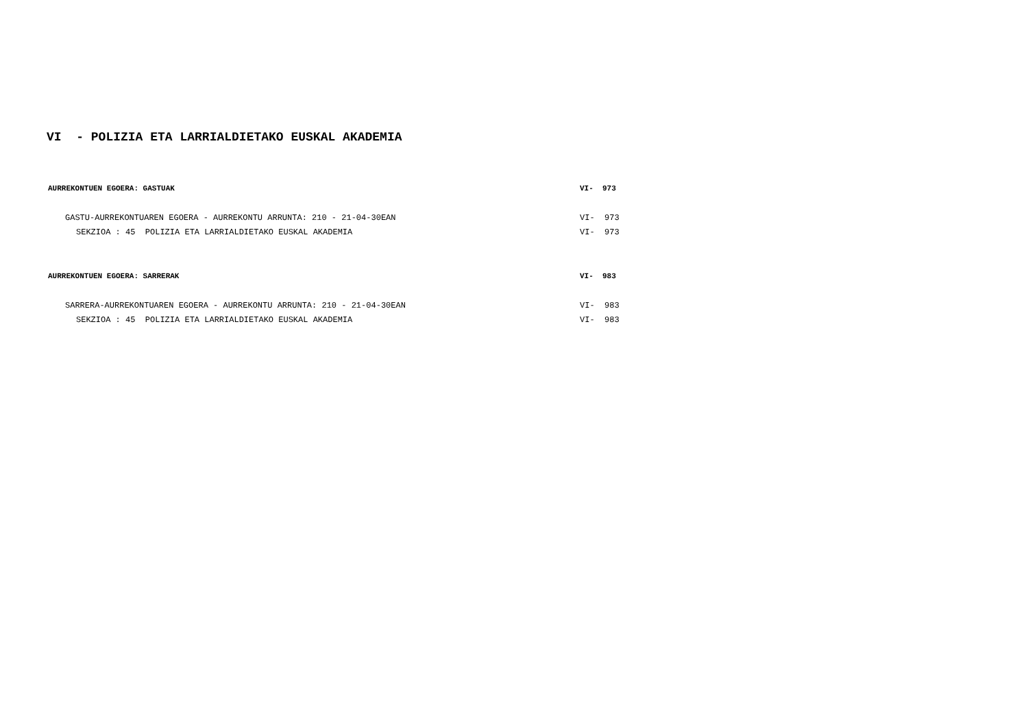VI - POLIZIA ETA LARRIALDIETAKO EUSKAL AKADEMIA
AURREKONTUEN EGOERA: GASTUAK VI- 973
GASTU-AURREKONTUAREN EGOERA - AURREKONTU ARRUNTA: 210 - 21-04-30EAN VI- 973
SEKZIOA : 45 POLIZIA ETA LARRIALDIETAKO EUSKAL AKADEMIA VI- 973
AURREKONTUEN EGOERA: SARRERAK VI- 983
SARRERA-AURREKONTUAREN EGOERA - AURREKONTU ARRUNTA: 210 - 21-04-30EAN VI- 983
SEKZIOA : 45 POLIZIA ETA LARRIALDIETAKO EUSKAL AKADEMIA VI- 983